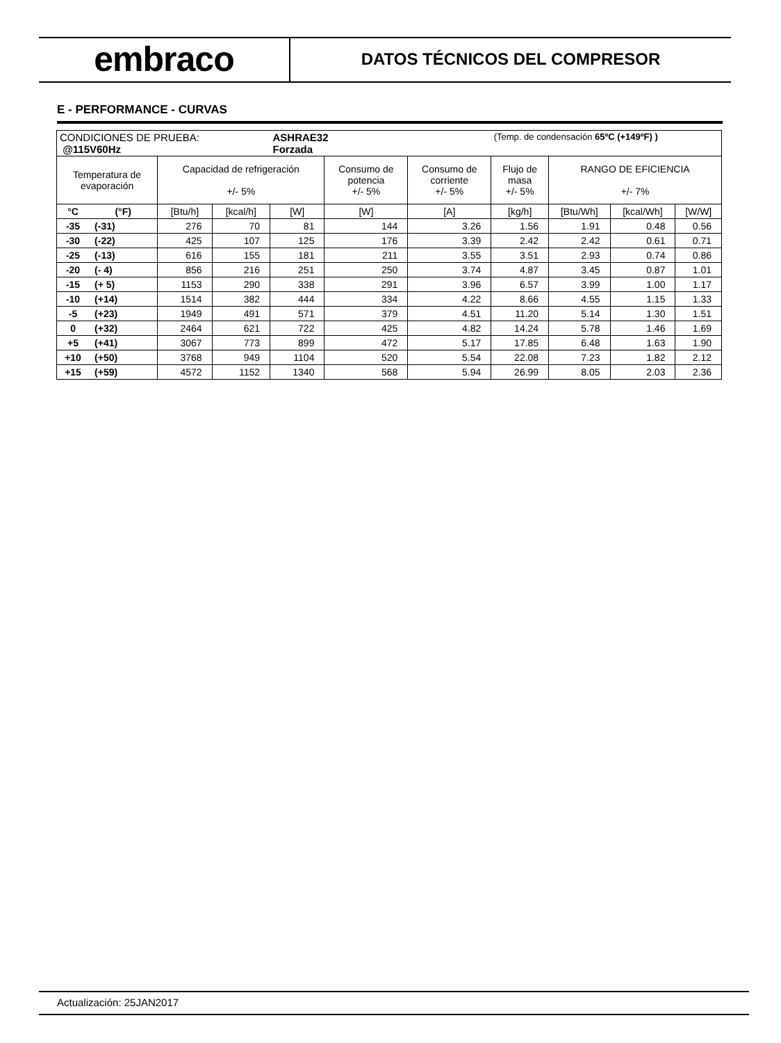embraco
DATOS TÉCNICOS DEL COMPRESOR
E - PERFORMANCE - CURVAS
| CONDICIONES DE PRUEBA: @115V60Hz | | | | ASHRAE32 Forzada | | | (Temp. de condensación 65ºC (+149ºF) ) | | | |
| Temperatura de evaporación | | Capacidad de refrigeración +/- 5% | | | Consumo de potencia +/- 5% | Consumo de corriente +/- 5% | Flujo de masa +/- 5% | RANGO DE EFICIENCIA +/- 7% | | |
| °C | (°F) | [Btu/h] | [kcal/h] | [W] | [W] | [A] | [kg/h] | [Btu/Wh] | [kcal/Wh] | [W/W] |
| -35 | (-31) | 276 | 70 | 81 | 144 | 3.26 | 1.56 | 1.91 | 0.48 | 0.56 |
| -30 | (-22) | 425 | 107 | 125 | 176 | 3.39 | 2.42 | 2.42 | 0.61 | 0.71 |
| -25 | (-13) | 616 | 155 | 181 | 211 | 3.55 | 3.51 | 2.93 | 0.74 | 0.86 |
| -20 | (- 4) | 856 | 216 | 251 | 250 | 3.74 | 4.87 | 3.45 | 0.87 | 1.01 |
| -15 | (+ 5) | 1153 | 290 | 338 | 291 | 3.96 | 6.57 | 3.99 | 1.00 | 1.17 |
| -10 | (+14) | 1514 | 382 | 444 | 334 | 4.22 | 8.66 | 4.55 | 1.15 | 1.33 |
| -5 | (+23) | 1949 | 491 | 571 | 379 | 4.51 | 11.20 | 5.14 | 1.30 | 1.51 |
| 0 | (+32) | 2464 | 621 | 722 | 425 | 4.82 | 14.24 | 5.78 | 1.46 | 1.69 |
| +5 | (+41) | 3067 | 773 | 899 | 472 | 5.17 | 17.85 | 6.48 | 1.63 | 1.90 |
| +10 | (+50) | 3768 | 949 | 1104 | 520 | 5.54 | 22.08 | 7.23 | 1.82 | 2.12 |
| +15 | (+59) | 4572 | 1152 | 1340 | 568 | 5.94 | 26.99 | 8.05 | 2.03 | 2.36 |
Actualización: 25JAN2017